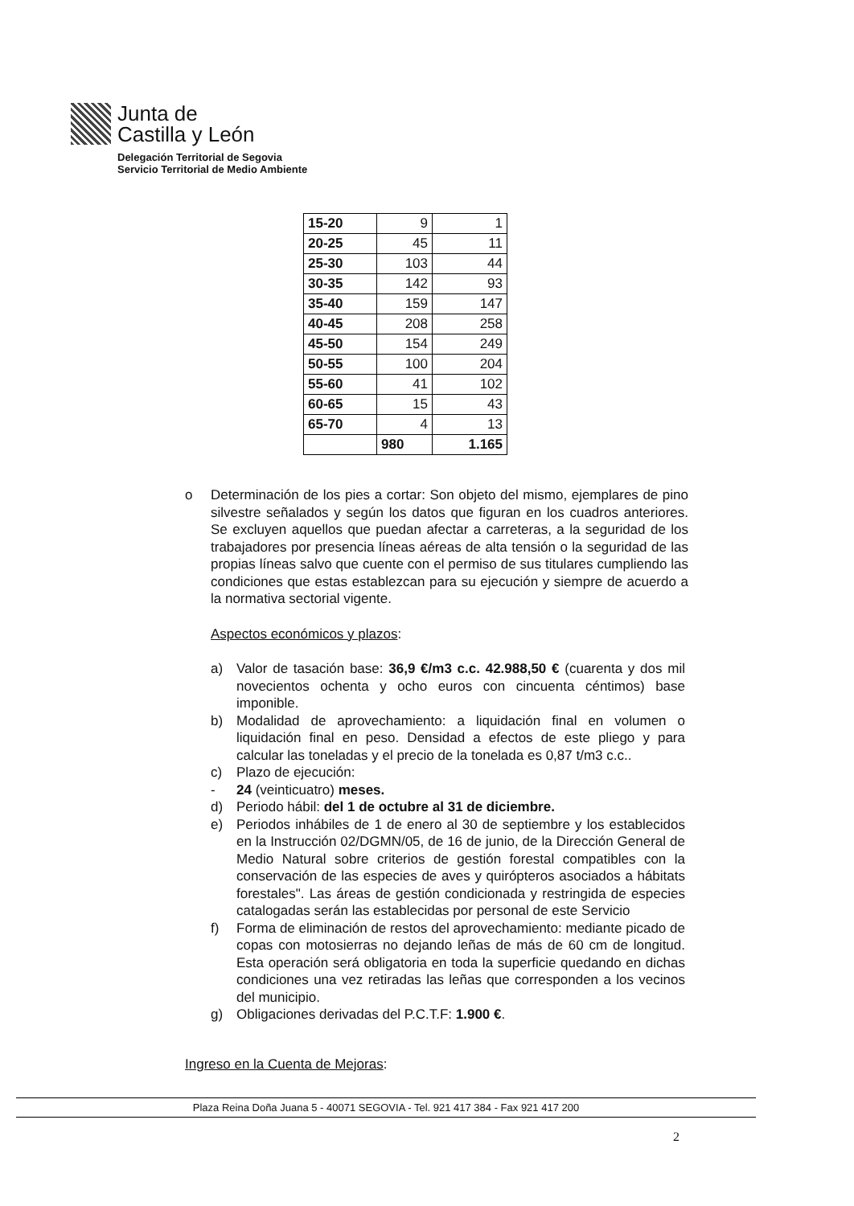Junta de
Castilla y León
Delegación Territorial de Segovia
Servicio Territorial de Medio Ambiente
| 15-20 | 9 | 1 |
| 20-25 | 45 | 11 |
| 25-30 | 103 | 44 |
| 30-35 | 142 | 93 |
| 35-40 | 159 | 147 |
| 40-45 | 208 | 258 |
| 45-50 | 154 | 249 |
| 50-55 | 100 | 204 |
| 55-60 | 41 | 102 |
| 60-65 | 15 | 43 |
| 65-70 | 4 | 13 |
| | 980 | 1.165 |
o Determinación de los pies a cortar: Son objeto del mismo, ejemplares de pino silvestre señalados y según los datos que figuran en los cuadros anteriores. Se excluyen aquellos que puedan afectar a carreteras, a la seguridad de los trabajadores por presencia líneas aéreas de alta tensión o la seguridad de las propias líneas salvo que cuente con el permiso de sus titulares cumpliendo las condiciones que estas establezcan para su ejecución y siempre de acuerdo a la normativa sectorial vigente.
Aspectos económicos y plazos:
a) Valor de tasación base: 36,9 €/m3 c.c. 42.988,50 € (cuarenta y dos mil novecientos ochenta y ocho euros con cincuenta céntimos) base imponible.
b) Modalidad de aprovechamiento: a liquidación final en volumen o liquidación final en peso. Densidad a efectos de este pliego y para calcular las toneladas y el precio de la tonelada es 0,87 t/m3 c.c..
c) Plazo de ejecución:
- 24 (veinticuatro) meses.
d) Periodo hábil: del 1 de octubre al 31 de diciembre.
e) Periodos inhábiles de 1 de enero al 30 de septiembre y los establecidos en la Instrucción 02/DGMN/05, de 16 de junio, de la Dirección General de Medio Natural sobre criterios de gestión forestal compatibles con la conservación de las especies de aves y quirópteros asociados a hábitats forestales". Las áreas de gestión condicionada y restringida de especies catalogadas serán las establecidas por personal de este Servicio
f) Forma de eliminación de restos del aprovechamiento: mediante picado de copas con motosierras no dejando leñas de más de 60 cm de longitud. Esta operación será obligatoria en toda la superficie quedando en dichas condiciones una vez retiradas las leñas que corresponden a los vecinos del municipio.
g) Obligaciones derivadas del P.C.T.F: 1.900 €.
Ingreso en la Cuenta de Mejoras:
Plaza Reina Doña Juana 5 - 40071 SEGOVIA - Tel. 921 417 384 - Fax 921 417 200
2